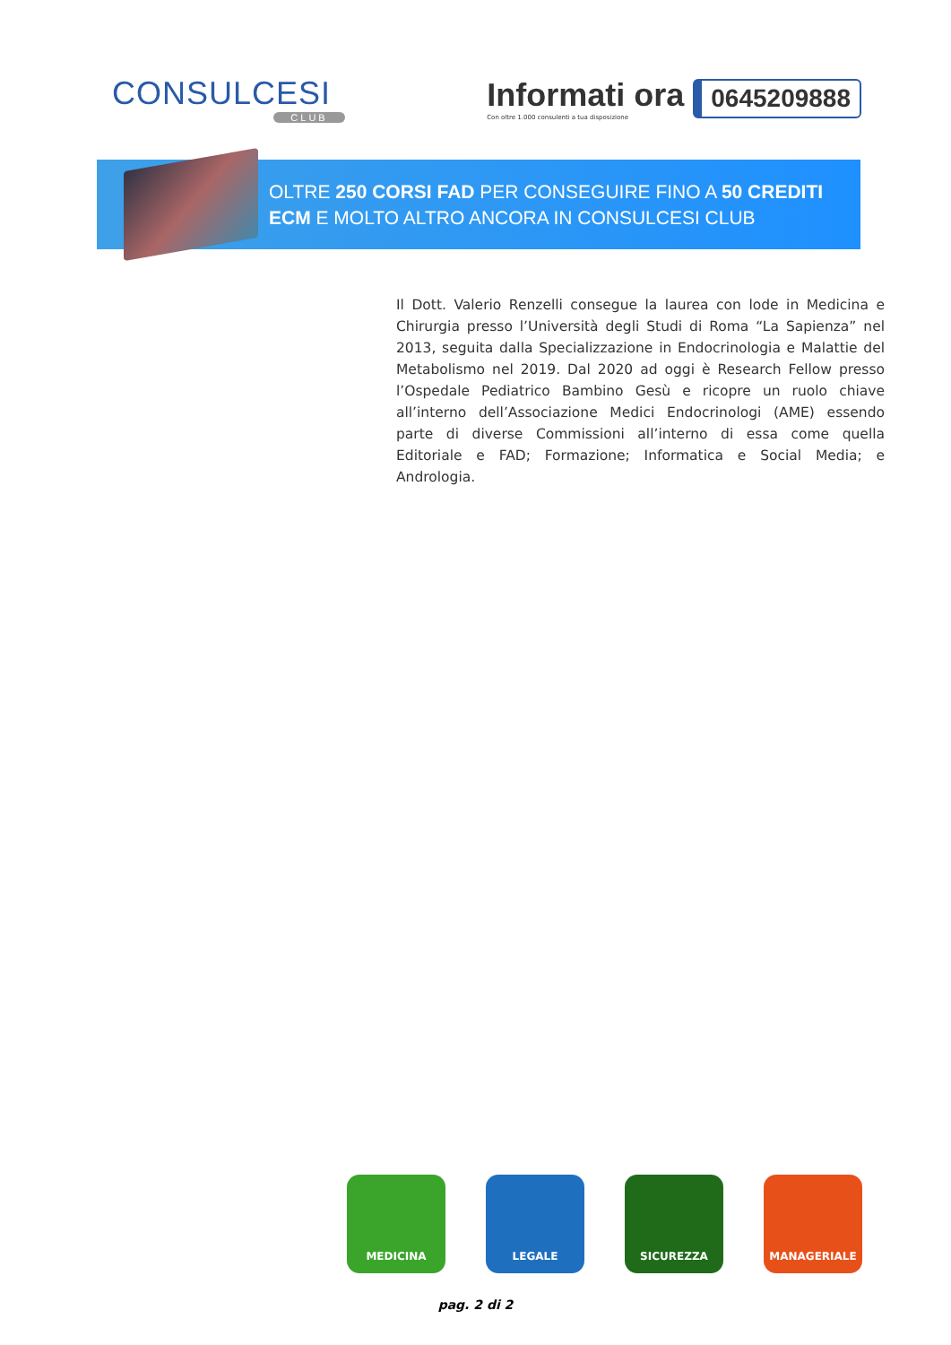CONSULCESI
CLUB
Informati ora
Con oltre 1.000 consulenti a tua disposizione
0645209888
OLTRE 250 CORSI FAD PER CONSEGUIRE FINO A 50 CREDITI
ECM E MOLTO ALTRO ANCORA IN CONSULCESI CLUB
Il Dott. Valerio Renzelli consegue la laurea con lode in Medicina e Chirurgia presso l’Università degli Studi di Roma “La Sapienza” nel 2013, seguita dalla Specializzazione in Endocrinologia e Malattie del Metabolismo nel 2019. Dal 2020 ad oggi è Research Fellow presso l’Ospedale Pediatrico Bambino Gesù e ricopre un ruolo chiave all’interno dell’Associazione Medici Endocrinologi (AME) essendo parte di diverse Commissioni all’interno di essa come quella Editoriale e FAD; Formazione; Informatica e Social Media; e Andrologia.
MEDICINA LEGALE SICUREZZA MANAGERIALE
pag. 2 di 2